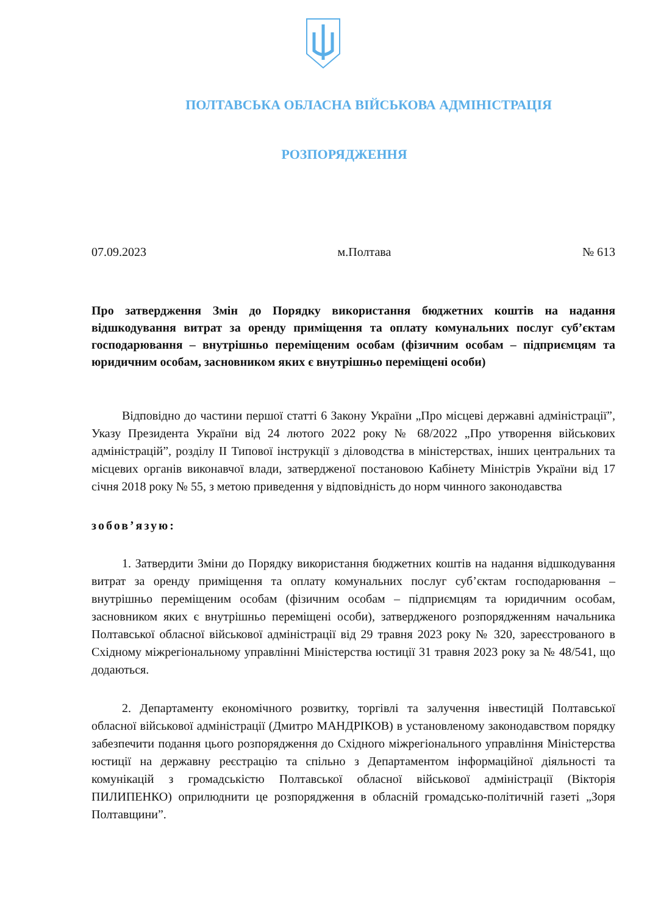ПОЛТАВСЬКА ОБЛАСНА ВІЙСЬКОВА АДМІНІСТРАЦІЯ
РОЗПОРЯДЖЕННЯ
07.09.2023 м.Полтава № 613
Про затвердження Змін до Порядку використання бюджетних коштів на надання відшкодування витрат за оренду приміщення та оплату комунальних послуг суб’єктам господарювання – внутрішньо переміщеним особам (фізичним особам – підприємцям та юридичним особам, засновником яких є внутрішньо переміщені особи)
Відповідно до частини першої статті 6 Закону України „Про місцеві державні адміністрації”, Указу Президента України від 24 лютого 2022 року № 68/2022 „Про утворення військових адміністрацій”, розділу II Типової інструкції з діловодства в міністерствах, інших центральних та місцевих органів виконавчої влади, затвердженої постановою Кабінету Міністрів України від 17 січня 2018 року № 55, з метою приведення у відповідність до норм чинного законодавства
зобов’язую:
1. Затвердити Зміни до Порядку використання бюджетних коштів на надання відшкодування витрат за оренду приміщення та оплату комунальних послуг суб’єктам господарювання – внутрішньо переміщеним особам (фізичним особам – підприємцям та юридичним особам, засновником яких є внутрішньо переміщені особи), затвердженого розпорядженням начальника Полтавської обласної військової адміністрації від 29 травня 2023 року № 320, зареєстрованого в Східному міжрегіональному управлінні Міністерства юстиції 31 травня 2023 року за № 48/541, що додаються.
2. Департаменту економічного розвитку, торгівлі та залучення інвестицій Полтавської обласної військової адміністрації (Дмитро МАНДРІКОВ) в установленому законодавством порядку забезпечити подання цього розпорядження до Східного міжрегіонального управління Міністерства юстиції на державну реєстрацію та спільно з Департаментом інформаційної діяльності та комунікацій з громадськістю Полтавської обласної військової адміністрації (Вікторія ПИЛИПЕНКО) оприлюднити це розпорядження в обласній громадсько-політичній газеті „Зоря Полтавщини”.